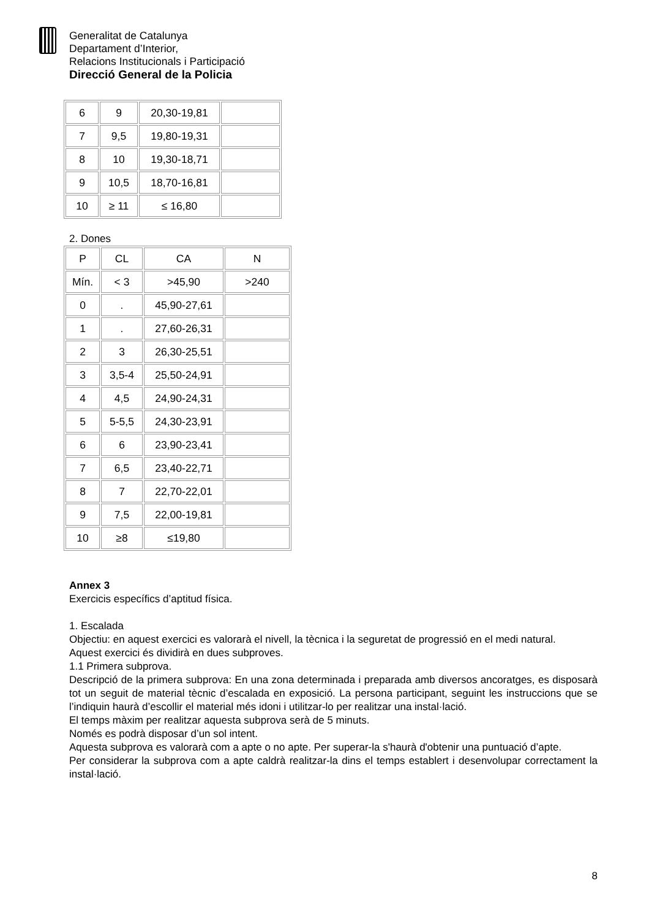Generalitat de Catalunya
Departament d’Interior,
Relacions Institucionals i Participació
Direcció General de la Policia
| 6 | 9 | 20,30-19,81 | |
| 7 | 9,5 | 19,80-19,31 | |
| 8 | 10 | 19,30-18,71 | |
| 9 | 10,5 | 18,70-16,81 | |
| 10 | ≥ 11 | ≤ 16,80 | |
2. Dones
| P | CL | CA | N |
| Mín. | < 3 | >45,90 | >240 |
| 0 | . | 45,90-27,61 | |
| 1 | . | 27,60-26,31 | |
| 2 | 3 | 26,30-25,51 | |
| 3 | 3,5-4 | 25,50-24,91 | |
| 4 | 4,5 | 24,90-24,31 | |
| 5 | 5-5,5 | 24,30-23,91 | |
| 6 | 6 | 23,90-23,41 | |
| 7 | 6,5 | 23,40-22,71 | |
| 8 | 7 | 22,70-22,01 | |
| 9 | 7,5 | 22,00-19,81 | |
| 10 | ≥8 | ≤19,80 | |
Annex 3
Exercicis específics d’aptitud física.
1. Escalada
Objectiu: en aquest exercici es valorarà el nivell, la tècnica i la seguretat de progressió en el medi natural.
Aquest exercici és dividirà en dues subproves.
1.1 Primera subprova.
Descripció de la primera subprova: En una zona determinada i preparada amb diversos ancoratges, es disposarà tot un seguit de material tècnic d’escalada en exposició. La persona participant, seguint les instruccions que se l’indiquin haurà d’escollir el material més idoni i utilitzar-lo per realitzar una instal·lació.
El temps màxim per realitzar aquesta subprova serà de 5 minuts.
Només es podrà disposar d’un sol intent.
Aquesta subprova es valorarà com a apte o no apte. Per superar-la s'haurà d'obtenir una puntuació d’apte.
Per considerar la subprova com a apte caldrà realitzar-la dins el temps establert i desenvolupar correctament la instal·lació.
8